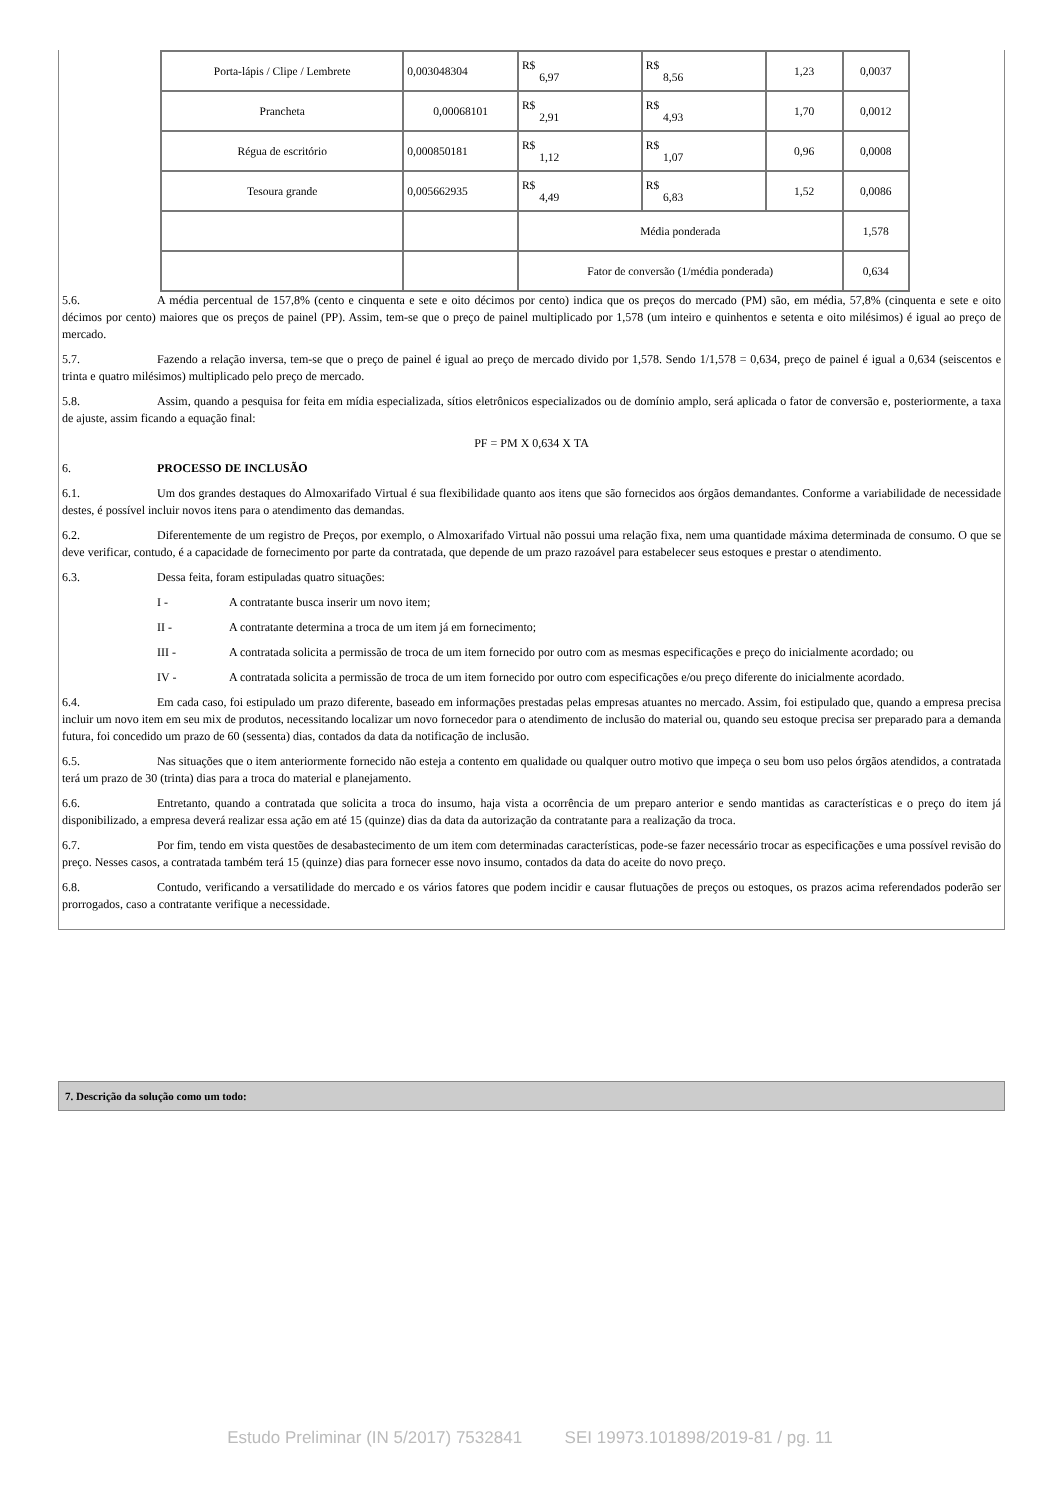| Porta-lápis / Clipe / Lembrete | 0,003048304 | R$ 6,97 | R$ 8,56 | 1,23 | 0,0037 |
| Prancheta | 0,00068101 | R$ 2,91 | R$ 4,93 | 1,70 | 0,0012 |
| Régua de escritório | 0,000850181 | R$ 1,12 | R$ 1,07 | 0,96 | 0,0008 |
| Tesoura grande | 0,005662935 | R$ 4,49 | R$ 6,83 | 1,52 | 0,0086 |
| | | Média ponderada | | | 1,578 |
| | | Fator de conversão (1/média ponderada) | | | 0,634 |
5.6. A média percentual de 157,8% (cento e cinquenta e sete e oito décimos por cento) indica que os preços do mercado (PM) são, em média, 57,8% (cinquenta e sete e oito décimos por cento) maiores que os preços de painel (PP). Assim, tem-se que o preço de painel multiplicado por 1,578 (um inteiro e quinhentos e setenta e oito milésimos) é igual ao preço de mercado.
5.7. Fazendo a relação inversa, tem-se que o preço de painel é igual ao preço de mercado divido por 1,578. Sendo 1/1,578 = 0,634, preço de painel é igual a 0,634 (seiscentos e trinta e quatro milésimos) multiplicado pelo preço de mercado.
5.8. Assim, quando a pesquisa for feita em mídia especializada, sítios eletrônicos especializados ou de domínio amplo, será aplicada o fator de conversão e, posteriormente, a taxa de ajuste, assim ficando a equação final:
PF = PM X 0,634 X TA
6. PROCESSO DE INCLUSÃO
6.1. Um dos grandes destaques do Almoxarifado Virtual é sua flexibilidade quanto aos itens que são fornecidos aos órgãos demandantes. Conforme a variabilidade de necessidade destes, é possível incluir novos itens para o atendimento das demandas.
6.2. Diferentemente de um registro de Preços, por exemplo, o Almoxarifado Virtual não possui uma relação fixa, nem uma quantidade máxima determinada de consumo. O que se deve verificar, contudo, é a capacidade de fornecimento por parte da contratada, que depende de um prazo razoável para estabelecer seus estoques e prestar o atendimento.
6.3. Dessa feita, foram estipuladas quatro situações:
I - A contratante busca inserir um novo item;
II - A contratante determina a troca de um item já em fornecimento;
III - A contratada solicita a permissão de troca de um item fornecido por outro com as mesmas especificações e preço do inicialmente acordado; ou
IV - A contratada solicita a permissão de troca de um item fornecido por outro com especificações e/ou preço diferente do inicialmente acordado.
6.4. Em cada caso, foi estipulado um prazo diferente, baseado em informações prestadas pelas empresas atuantes no mercado. Assim, foi estipulado que, quando a empresa precisa incluir um novo item em seu mix de produtos, necessitando localizar um novo fornecedor para o atendimento de inclusão do material ou, quando seu estoque precisa ser preparado para a demanda futura, foi concedido um prazo de 60 (sessenta) dias, contados da data da notificação de inclusão.
6.5. Nas situações que o item anteriormente fornecido não esteja a contento em qualidade ou qualquer outro motivo que impeça o seu bom uso pelos órgãos atendidos, a contratada terá um prazo de 30 (trinta) dias para a troca do material e planejamento.
6.6. Entretanto, quando a contratada que solicita a troca do insumo, haja vista a ocorrência de um preparo anterior e sendo mantidas as características e o preço do item já disponibilizado, a empresa deverá realizar essa ação em até 15 (quinze) dias da data da autorização da contratante para a realização da troca.
6.7. Por fim, tendo em vista questões de desabastecimento de um item com determinadas características, pode-se fazer necessário trocar as especificações e uma possível revisão do preço. Nesses casos, a contratada também terá 15 (quinze) dias para fornecer esse novo insumo, contados da data do aceite do novo preço.
6.8. Contudo, verificando a versatilidade do mercado e os vários fatores que podem incidir e causar flutuações de preços ou estoques, os prazos acima referendados poderão ser prorrogados, caso a contratante verifique a necessidade.
7. Descrição da solução como um todo:
Estudo Preliminar (IN 5/2017) 7532841 SEI 19973.101898/2019-81 / pg. 11